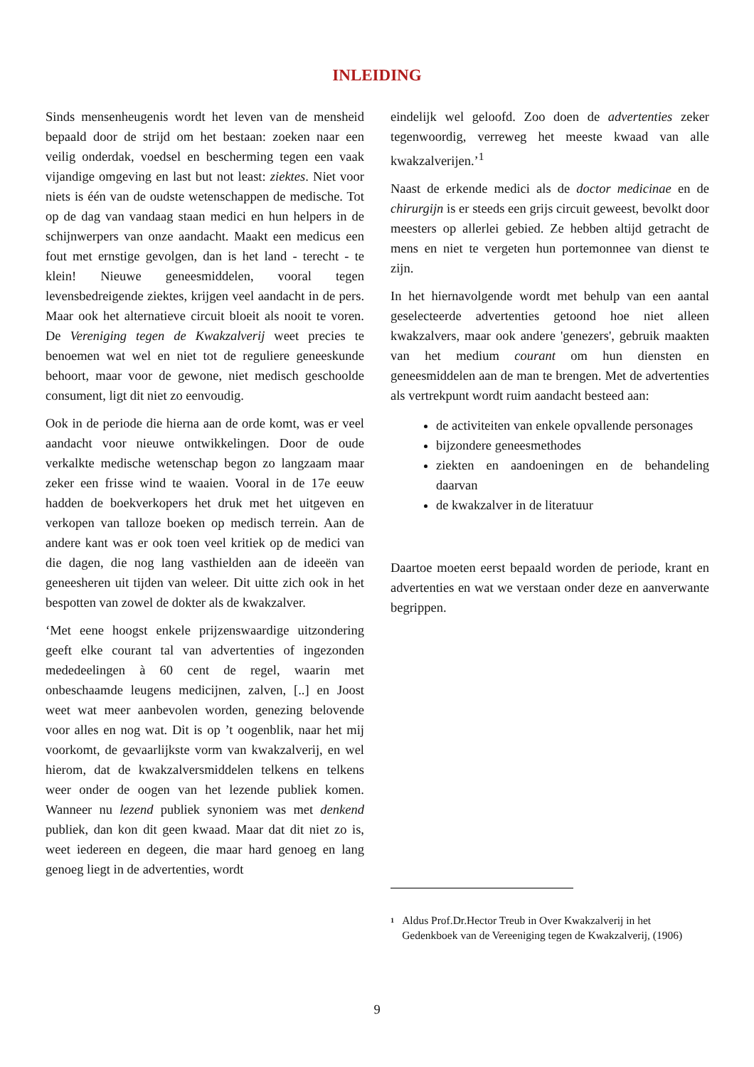INLEIDING
Sinds mensenheugenis wordt het leven van de mensheid bepaald door de strijd om het bestaan: zoeken naar een veilig onderdak, voedsel en bescherming tegen een vaak vijandige omgeving en last but not least: ziektes. Niet voor niets is één van de oudste wetenschappen de medische. Tot op de dag van vandaag staan medici en hun helpers in de schijnwerpers van onze aandacht. Maakt een medicus een fout met ernstige gevolgen, dan is het land - terecht - te klein! Nieuwe geneesmiddelen, vooral tegen levensbedreigende ziektes, krijgen veel aandacht in de pers. Maar ook het alternatieve circuit bloeit als nooit te voren. De Vereniging tegen de Kwakzalverij weet precies te benoemen wat wel en niet tot de reguliere geneeskunde behoort, maar voor de gewone, niet medisch geschoolde consument, ligt dit niet zo eenvoudig.
Ook in de periode die hierna aan de orde komt, was er veel aandacht voor nieuwe ontwikkelingen. Door de oude verkalkte medische wetenschap begon zo langzaam maar zeker een frisse wind te waaien. Vooral in de 17e eeuw hadden de boekverkopers het druk met het uitgeven en verkopen van talloze boeken op medisch terrein. Aan de andere kant was er ook toen veel kritiek op de medici van die dagen, die nog lang vasthielden aan de ideeën van geneesheren uit tijden van weleer. Dit uitte zich ook in het bespotten van zowel de dokter als de kwakzalver.
‘Met eene hoogst enkele prijzenswaardige uitzondering geeft elke courant tal van advertenties of ingezonden mededeelingen à 60 cent de regel, waarin met onbeschaamde leugens medicijnen, zalven, [..] en Joost weet wat meer aanbevolen worden, genezing belovende voor alles en nog wat. Dit is op ’t oogenblik, naar het mij voorkomt, de gevaarlijkste vorm van kwakzalverij, en wel hierom, dat de kwakzalversmiddelen telkens en telkens weer onder de oogen van het lezende publiek komen. Wanneer nu lezend publiek synoniem was met denkend publiek, dan kon dit geen kwaad. Maar dat dit niet zo is, weet iedereen en degeen, die maar hard genoeg en lang genoeg liegt in de advertenties, wordt
eindelijk wel geloofd. Zoo doen de advertenties zeker tegenwoordig, verreweg het meeste kwaad van alle kwakzalverijen.’<sup>1</sup>
Naast de erkende medici als de doctor medicinae en de chirurgijn is er steeds een grijs circuit geweest, bevolkt door meesters op allerlei gebied. Ze hebben altijd getracht de mens en niet te vergeten hun portemonnee van dienst te zijn.
In het hiernavolgende wordt met behulp van een aantal geselecteerde advertenties getoond hoe niet alleen kwakzalvers, maar ook andere 'genezers', gebruik maakten van het medium courant om hun diensten en geneesmiddelen aan de man te brengen. Met de advertenties als vertrekpunt wordt ruim aandacht besteed aan:
de activiteiten van enkele opvallende personages
bijzondere geneesmethodes
ziekten en aandoeningen en de behandeling daarvan
de kwakzalver in de literatuur
Daartoe moeten eerst bepaald worden de periode, krant en advertenties en wat we verstaan onder deze en aanverwante begrippen.
<sup>1</sup> Aldus Prof.Dr.Hector Treub in Over Kwakzalverij in het Gedenkboek van de Vereeniging tegen de Kwakzalverij, (1906)
9